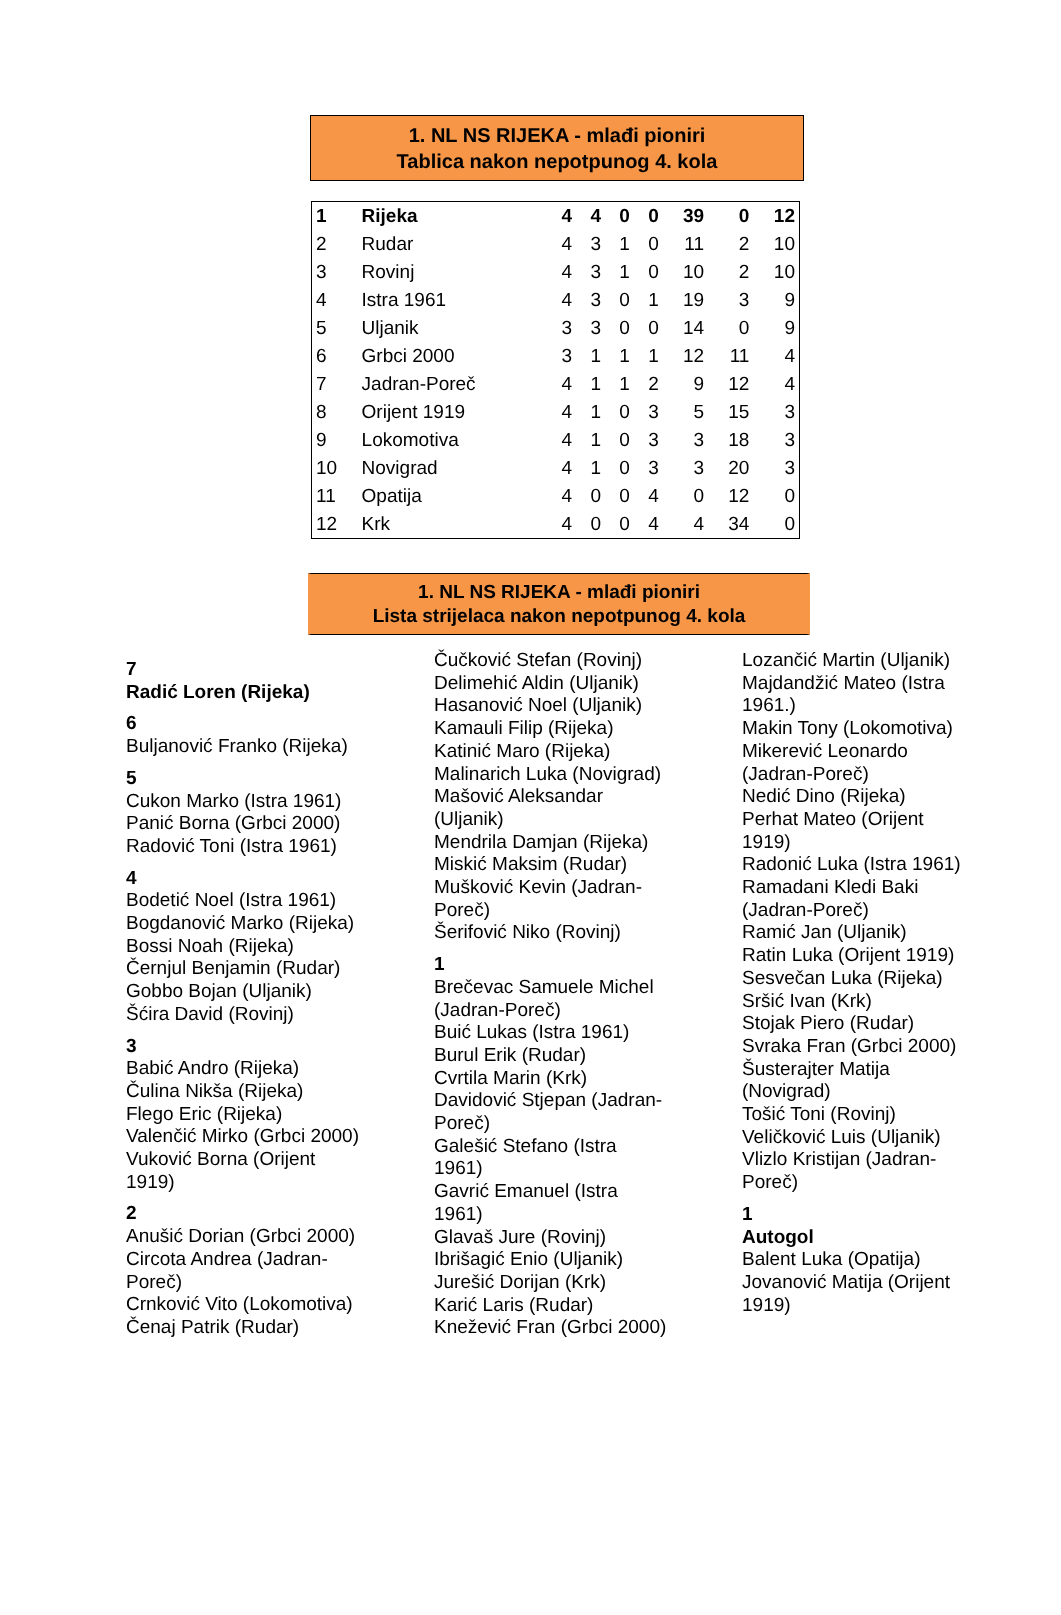1. NL NS RIJEKA - mlađi pioniri
Tablica nakon nepotpunog 4. kola
| 1 | Rijeka | 4 | 4 | 0 | 0 | 39 | 0 | 12 |
| 2 | Rudar | 4 | 3 | 1 | 0 | 11 | 2 | 10 |
| 3 | Rovinj | 4 | 3 | 1 | 0 | 10 | 2 | 10 |
| 4 | Istra 1961 | 4 | 3 | 0 | 1 | 19 | 3 | 9 |
| 5 | Uljanik | 3 | 3 | 0 | 0 | 14 | 0 | 9 |
| 6 | Grbci 2000 | 3 | 1 | 1 | 1 | 12 | 11 | 4 |
| 7 | Jadran-Poreč | 4 | 1 | 1 | 2 | 9 | 12 | 4 |
| 8 | Orijent 1919 | 4 | 1 | 0 | 3 | 5 | 15 | 3 |
| 9 | Lokomotiva | 4 | 1 | 0 | 3 | 3 | 18 | 3 |
| 10 | Novigrad | 4 | 1 | 0 | 3 | 3 | 20 | 3 |
| 11 | Opatija | 4 | 0 | 0 | 4 | 0 | 12 | 0 |
| 12 | Krk | 4 | 0 | 0 | 4 | 4 | 34 | 0 |
1. NL NS RIJEKA - mlađi pioniri
Lista strijelaca nakon nepotpunog 4. kola
7
Radić Loren (Rijeka)
6
Buljanović Franko (Rijeka)
5
Cukon Marko (Istra 1961)
Panić Borna (Grbci 2000)
Radović Toni (Istra 1961)
4
Bodetić Noel (Istra 1961)
Bogdanović Marko (Rijeka)
Bossi Noah (Rijeka)
Černjul Benjamin (Rudar)
Gobbo Bojan (Uljanik)
Šćira David (Rovinj)
3
Babić Andro (Rijeka)
Čulina Nikša (Rijeka)
Flego Eric (Rijeka)
Valenčić Mirko (Grbci 2000)
Vuković Borna (Orijent
1919)
2
Anušić Dorian (Grbci 2000)
Circota Andrea (Jadran-
Poreč)
Crnković Vito (Lokomotiva)
Čenaj Patrik (Rudar)
Čučković Stefan (Rovinj)
Delimehić Aldin (Uljanik)
Hasanović Noel (Uljanik)
Kamauli Filip (Rijeka)
Katinić Maro (Rijeka)
Malinarich Luka (Novigrad)
Mašović Aleksandar
(Uljanik)
Mendrila Damjan (Rijeka)
Miskić Maksim (Rudar)
Mušković Kevin (Jadran-
Poreč)
Šerifović Niko (Rovinj)
1
Brečevac Samuele Michel
(Jadran-Poreč)
Buić Lukas (Istra 1961)
Burul Erik (Rudar)
Cvrtila Marin (Krk)
Davidović Stjepan (Jadran-
Poreč)
Galešić Stefano (Istra
1961)
Gavrić Emanuel (Istra
1961)
Glavaš Jure (Rovinj)
Ibrišagić Enio (Uljanik)
Jurešić Dorijan (Krk)
Karić Laris (Rudar)
Knežević Fran (Grbci 2000)
Lozančić Martin (Uljanik)
Majdandžić Mateo (Istra
1961.)
Makin Tony (Lokomotiva)
Mikerević Leonardo
(Jadran-Poreč)
Nedić Dino (Rijeka)
Perhat Mateo (Orijent
1919)
Radonić Luka (Istra 1961)
Ramadani Kledi Baki
(Jadran-Poreč)
Ramić Jan (Uljanik)
Ratin Luka (Orijent 1919)
Sesvečan Luka (Rijeka)
Sršić Ivan (Krk)
Stojak Piero (Rudar)
Svraka Fran (Grbci 2000)
Šusterajter Matija
(Novigrad)
Tošić Toni (Rovinj)
Veličković Luis (Uljanik)
Vlizlo Kristijan (Jadran-
Poreč)
1
Autogol
Balent Luka (Opatija)
Jovanović Matija (Orijent
1919)